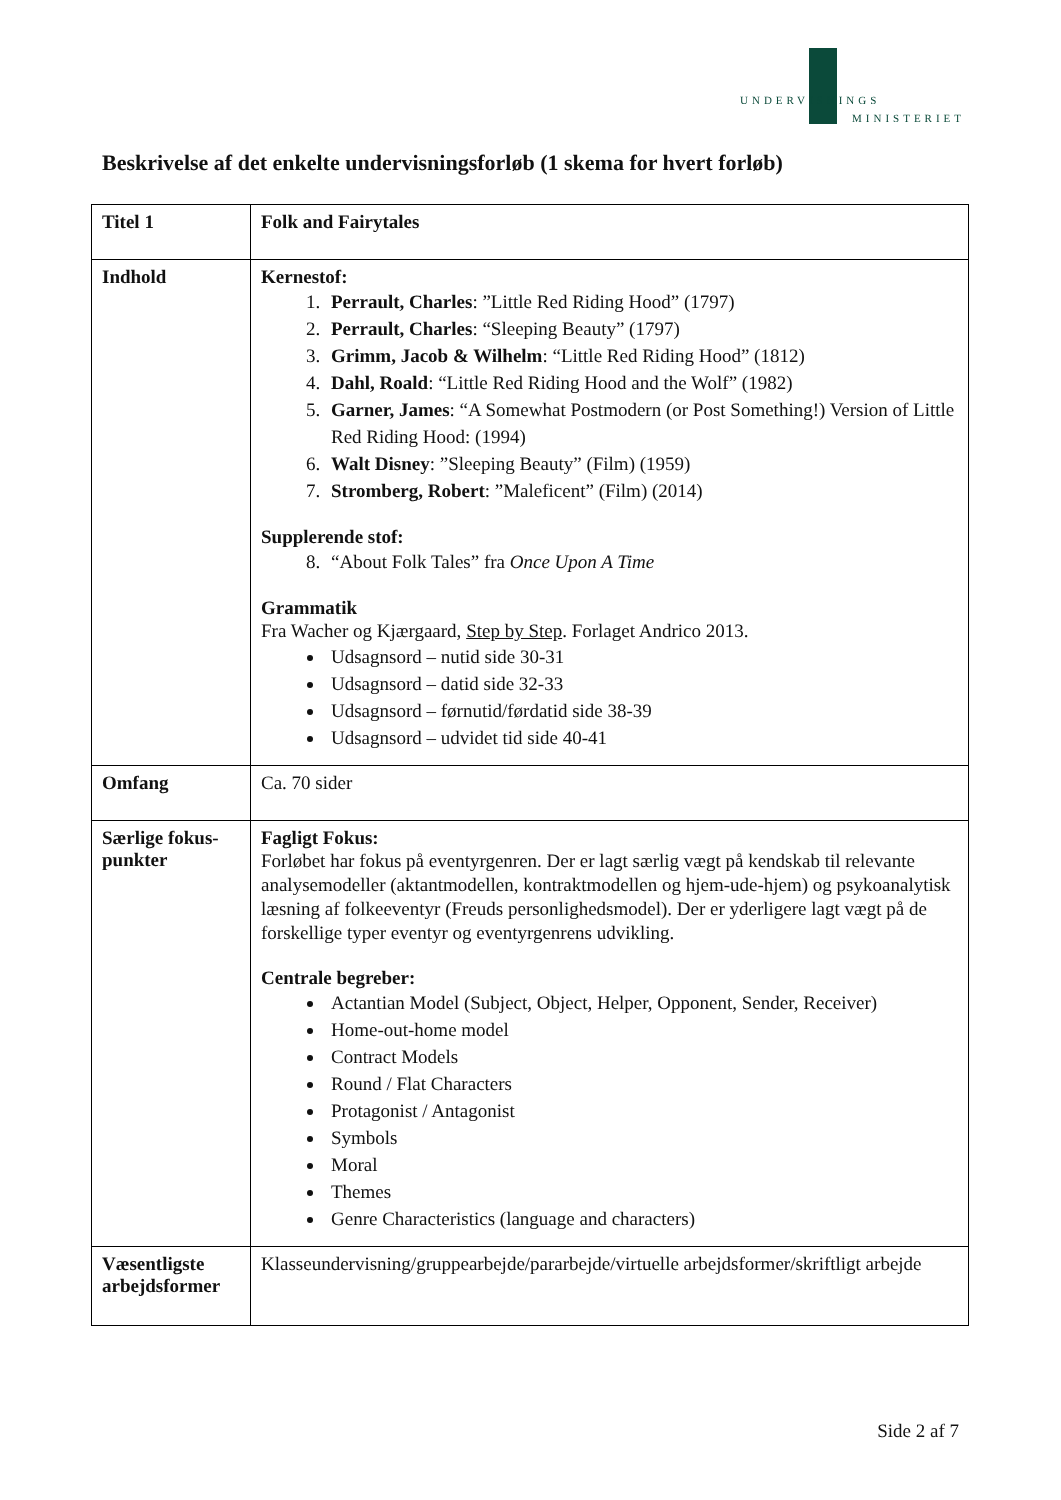UNDERVISNINGS
MINISTERIET
Beskrivelse af det enkelte undervisningsforløb (1 skema for hvert forløb)
| Titel 1 | Folk and Fairytales |
| Indhold | Kernestof: 1. Perrault, Charles : ”Little Red Riding Hood” (1797) 2. Perrault, Charles : “Sleeping Beauty” (1797) 3. Grimm, Jacob & Wilhelm : “Little Red Riding Hood” (1812) 4. Dahl, Roald : “Little Red Riding Hood and the Wolf” (1982) 5. Garner, James : “A Somewhat Postmodern (or Post Something!) Version of Little Red Riding Hood: (1994) 6. Walt Disney : ”Sleeping Beauty” (Film) (1959) 7. Stromberg, Robert : ”Maleficent” (Film) (2014) Supplerende stof: 8. “About Folk Tales” fra Once Upon A Time Grammatik Fra Wacher og Kjærgaard, Step by Step . Forlaget Andrico 2013. Udsagnsord – nutid side 30-31 Udsagnsord – datid side 32-33 Udsagnsord – førnutid/førdatid side 38-39 Udsagnsord – udvidet tid side 40-41 |
| Omfang | Ca. 70 sider |
| Særlige fokus-punkter | Fagligt Fokus: Forløbet har fokus på eventyrgenren. Der er lagt særlig vægt på kendskab til relevante analysemodeller (aktantmodellen, kontraktmodellen og hjem-ude-hjem) og psykoanalytisk læsning af folkeeventyr (Freuds personlighedsmodel). Der er yderligere lagt vægt på de forskellige typer eventyr og eventyrgenrens udvikling. Centrale begreber: Actantian Model (Subject, Object, Helper, Opponent, Sender, Receiver) Home-out-home model Contract Models Round / Flat Characters Protagonist / Antagonist Symbols Moral Themes Genre Characteristics (language and characters) |
| Væsentligste arbejdsformer | Klasseundervisning/gruppearbejde/pararbejde/virtuelle arbejdsformer/skriftligt arbejde |
Side 2 af 7